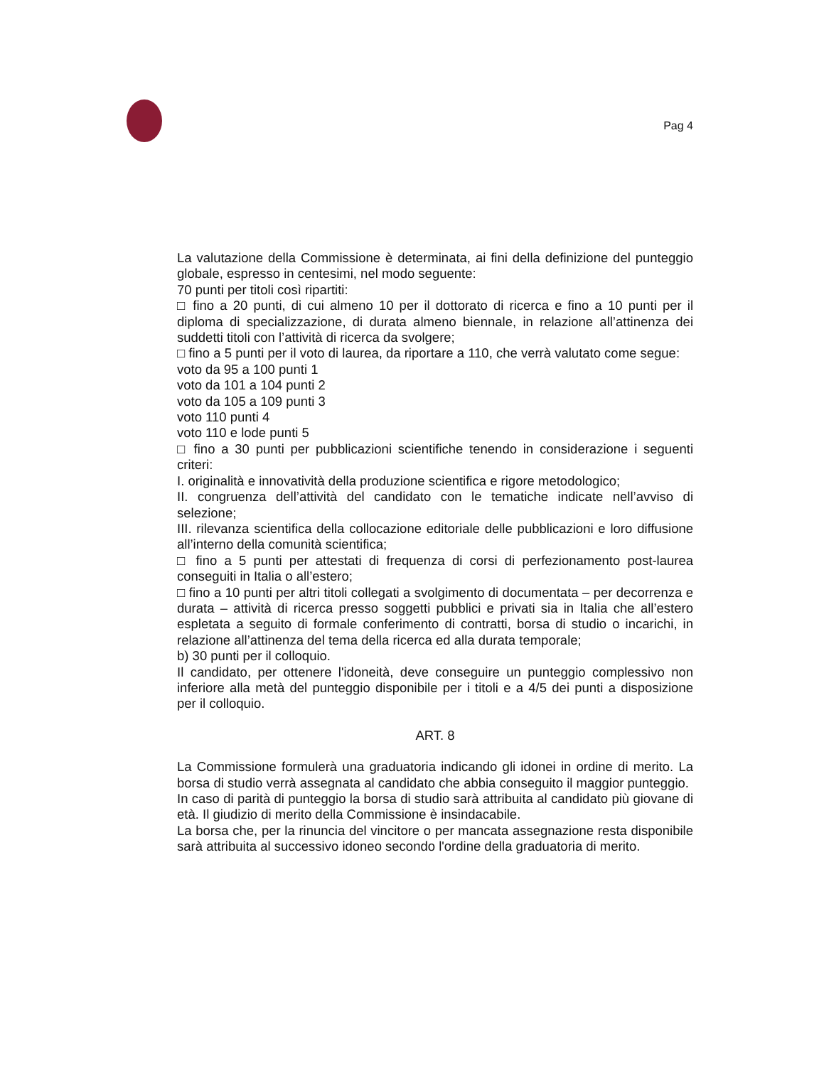Pag 4
La valutazione della Commissione è determinata, ai fini della definizione del punteggio globale, espresso in centesimi, nel modo seguente:
70 punti per titoli così ripartiti:
□ fino a 20 punti, di cui almeno 10 per il dottorato di ricerca e fino a 10 punti per il diploma di specializzazione, di durata almeno biennale, in relazione all’attinenza dei suddetti titoli con l’attività di ricerca da svolgere;
□ fino a 5 punti per il voto di laurea, da riportare a 110, che verrà valutato come segue:
voto da 95 a 100 punti 1
voto da 101 a 104 punti 2
voto da 105 a 109 punti 3
voto 110 punti 4
voto 110 e lode punti 5
□ fino a 30 punti per pubblicazioni scientifiche tenendo in considerazione i seguenti criteri:
I. originalità e innovatività della produzione scientifica e rigore metodologico;
II. congruenza dell’attività del candidato con le tematiche indicate nell’avviso di selezione;
III. rilevanza scientifica della collocazione editoriale delle pubblicazioni e loro diffusione all’interno della comunità scientifica;
□ fino a 5 punti per attestati di frequenza di corsi di perfezionamento post-laurea conseguiti in Italia o all’estero;
□ fino a 10 punti per altri titoli collegati a svolgimento di documentata – per decorrenza e durata – attività di ricerca presso soggetti pubblici e privati sia in Italia che all’estero espletata a seguito di formale conferimento di contratti, borsa di studio o incarichi, in relazione all’attinenza del tema della ricerca ed alla durata temporale;
b) 30 punti per il colloquio.
Il candidato, per ottenere l'idoneità, deve conseguire un punteggio complessivo non inferiore alla metà del punteggio disponibile per i titoli e a 4/5 dei punti a disposizione per il colloquio.
ART. 8
La Commissione formulerà una graduatoria indicando gli idonei in ordine di merito. La borsa di studio verrà assegnata al candidato che abbia conseguito il maggior punteggio.
In caso di parità di punteggio la borsa di studio sarà attribuita al candidato più giovane di età. Il giudizio di merito della Commissione è insindacabile.
La borsa che, per la rinuncia del vincitore o per mancata assegnazione resta disponibile sarà attribuita al successivo idoneo secondo l'ordine della graduatoria di merito.